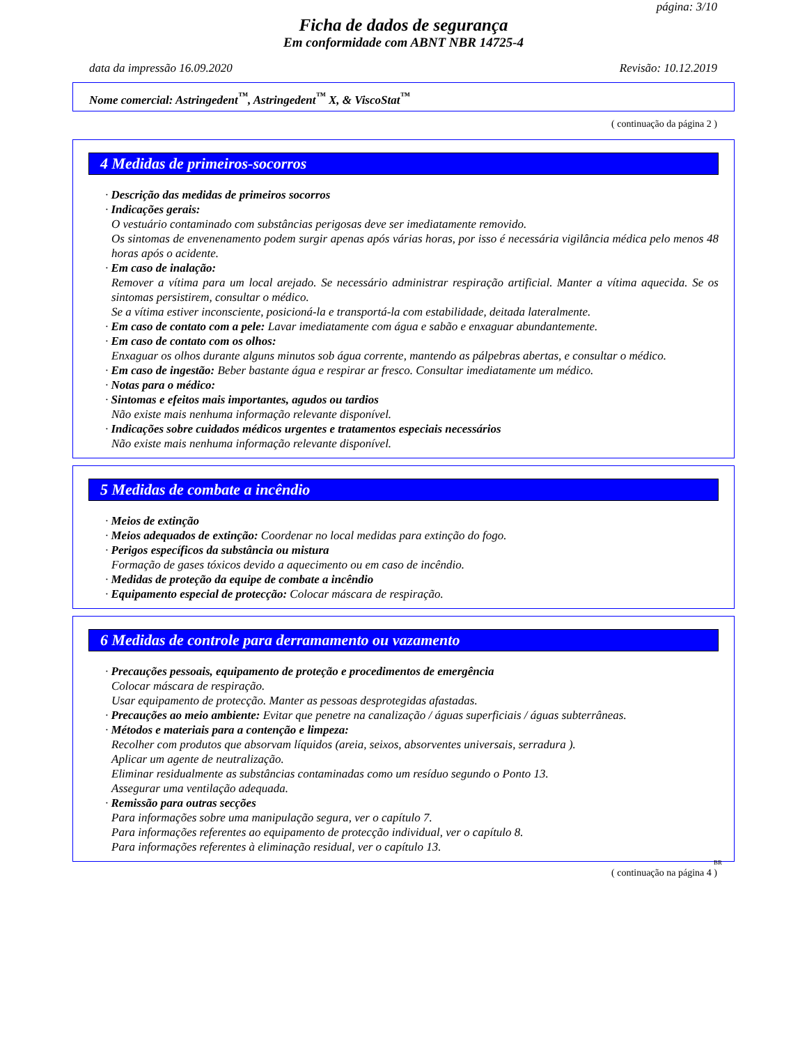página: 3/10
Ficha de dados de segurança
Em conformidade com ABNT NBR 14725-4
data da impressão 16.09.2020 Revisão: 10.12.2019
Nome comercial: Astringedent<sup>™</sup>, Astringedent<sup>™</sup> X, & ViscoStat<sup>™</sup>
( continuação da página 2 )
4 Medidas de primeiros-socorros
· Descrição das medidas de primeiros socorros
· Indicações gerais:
O vestuário contaminado com substâncias perigosas deve ser imediatamente removido.
Os sintomas de envenenamento podem surgir apenas após várias horas, por isso é necessária vigilância médica pelo menos 48 horas após o acidente.
· Em caso de inalação:
Remover a vítima para um local arejado. Se necessário administrar respiração artificial. Manter a vítima aquecida. Se os sintomas persistirem, consultar o médico.
Se a vítima estiver inconsciente, posicioná-la e transportá-la com estabilidade, deitada lateralmente.
· Em caso de contato com a pele: Lavar imediatamente com água e sabão e enxaguar abundantemente.
· Em caso de contato com os olhos:
Enxaguar os olhos durante alguns minutos sob água corrente, mantendo as pálpebras abertas, e consultar o médico.
· Em caso de ingestão: Beber bastante água e respirar ar fresco. Consultar imediatamente um médico.
· Notas para o médico:
· Sintomas e efeitos mais importantes, agudos ou tardios
Não existe mais nenhuma informação relevante disponível.
· Indicações sobre cuidados médicos urgentes e tratamentos especiais necessários
Não existe mais nenhuma informação relevante disponível.
5 Medidas de combate a incêndio
· Meios de extinção
· Meios adequados de extinção: Coordenar no local medidas para extinção do fogo.
· Perigos específicos da substância ou mistura
Formação de gases tóxicos devido a aquecimento ou em caso de incêndio.
· Medidas de proteção da equipe de combate a incêndio
· Equipamento especial de protecção: Colocar máscara de respiração.
6 Medidas de controle para derramamento ou vazamento
· Precauções pessoais, equipamento de proteção e procedimentos de emergência
Colocar máscara de respiração.
Usar equipamento de protecção. Manter as pessoas desprotegidas afastadas.
· Precauções ao meio ambiente: Evitar que penetre na canalização / águas superficiais / águas subterrâneas.
· Métodos e materiais para a contenção e limpeza:
Recolher com produtos que absorvam líquidos (areia, seixos, absorventes universais, serradura ).
Aplicar um agente de neutralização.
Eliminar residualmente as substâncias contaminadas como um resíduo segundo o Ponto 13.
Assegurar uma ventilação adequada.
· Remissão para outras secções
Para informações sobre uma manipulação segura, ver o capítulo 7.
Para informações referentes ao equipamento de protecção individual, ver o capítulo 8.
Para informações referentes à eliminação residual, ver o capítulo 13.
BR
( continuação na página 4 )